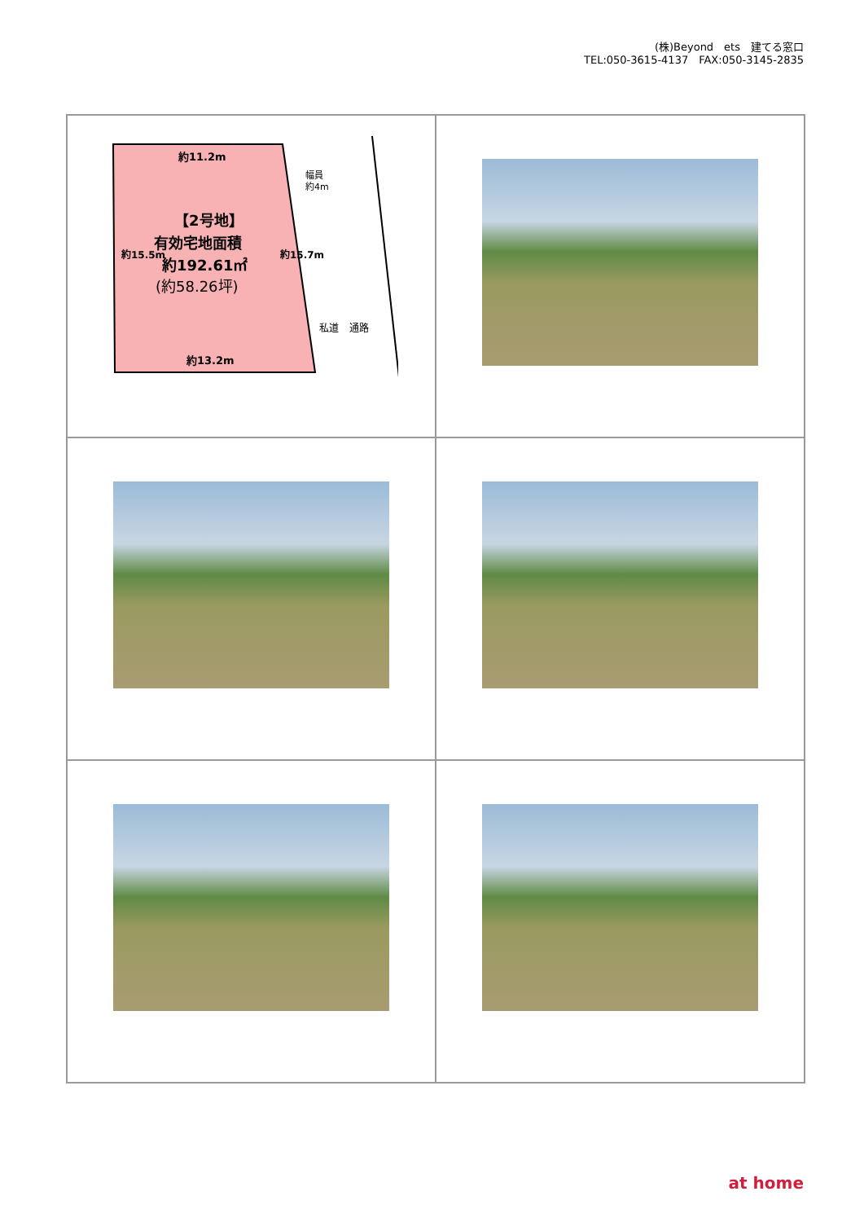(株)Beyond　ets　建てる窓口
TEL:050-3615-4137　FAX:050-3145-2835
約11.2m
幅員
約4m
【2号地】
有効宅地面積
約192.61㎡
(約58.26坪)
約15.5m
約15.7m
私道
通路
約13.2m
at home